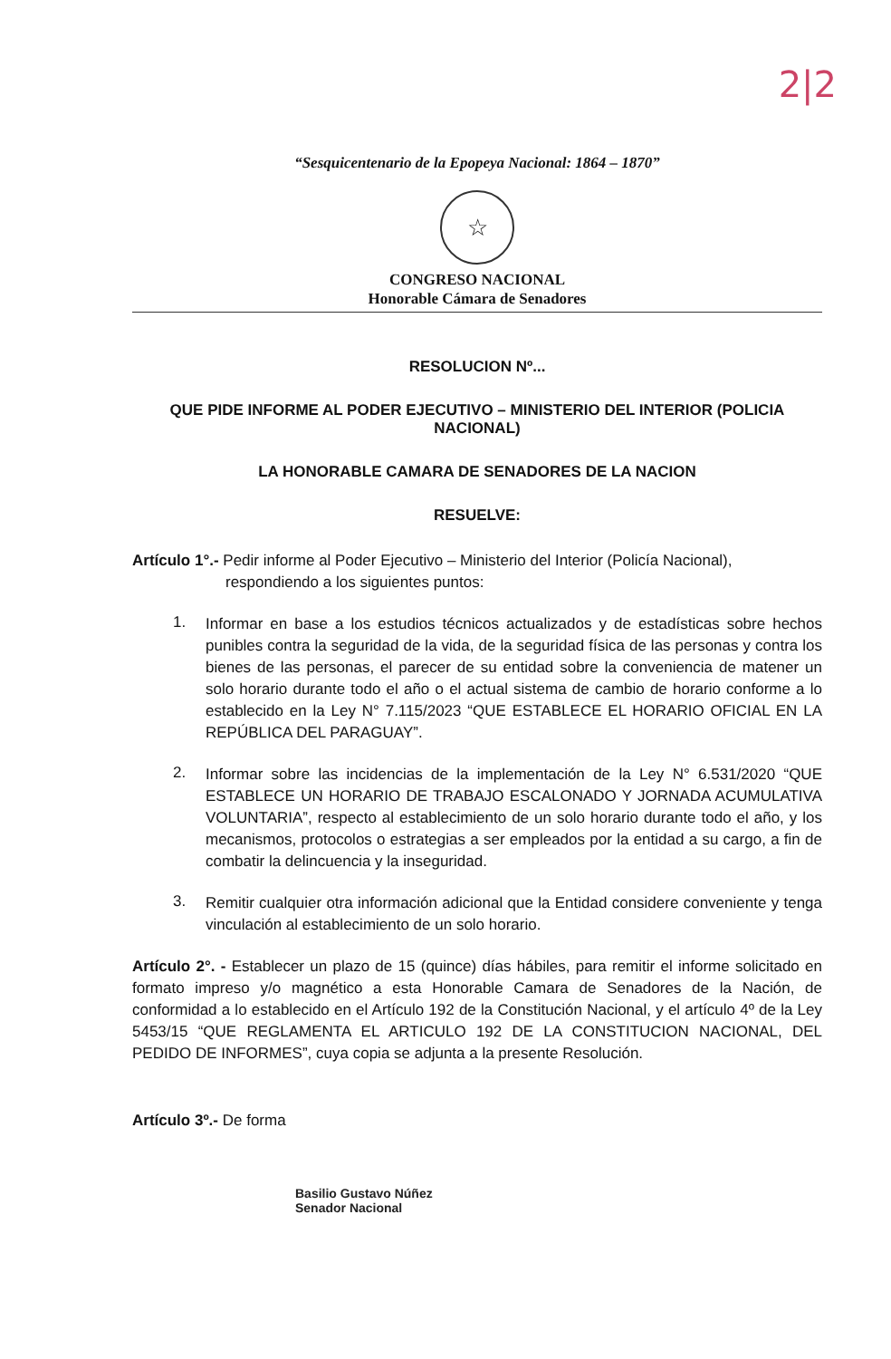2|2
“Sesquicentenario de la Epopeya Nacional: 1864 – 1870”
☆
CONGRESO NACIONAL
Honorable Cámara de Senadores
RESOLUCION Nº...
QUE PIDE INFORME AL PODER EJECUTIVO – MINISTERIO DEL INTERIOR (POLICIA NACIONAL)
LA HONORABLE CAMARA DE SENADORES DE LA NACION
RESUELVE:
Artículo 1°.- Pedir informe al Poder Ejecutivo – Ministerio del Interior (Policía Nacional),
respondiendo a los siguientes puntos:
1.
Informar en base a los estudios técnicos actualizados y de estadísticas sobre hechos punibles contra la seguridad de la vida, de la seguridad física de las personas y contra los bienes de las personas, el parecer de su entidad sobre la conveniencia de matener un solo horario durante todo el año o el actual sistema de cambio de horario conforme a lo establecido en la Ley N° 7.115/2023 “QUE ESTABLECE EL HORARIO OFICIAL EN LA REPÚBLICA DEL PARAGUAY”.
2.
Informar sobre las incidencias de la implementación de la Ley N° 6.531/2020 “QUE ESTABLECE UN HORARIO DE TRABAJO ESCALONADO Y JORNADA ACUMULATIVA VOLUNTARIA”, respecto al establecimiento de un solo horario durante todo el año, y los mecanismos, protocolos o estrategias a ser empleados por la entidad a su cargo, a fin de combatir la delincuencia y la inseguridad.
3.
Remitir cualquier otra información adicional que la Entidad considere conveniente y tenga vinculación al establecimiento de un solo horario.
Artículo 2°. - Establecer un plazo de 15 (quince) días hábiles, para remitir el informe solicitado en formato impreso y/o magnético a esta Honorable Camara de Senadores de la Nación, de conformidad a lo establecido en el Artículo 192 de la Constitución Nacional, y el artículo 4º de la Ley 5453/15 “QUE REGLAMENTA EL ARTICULO 192 DE LA CONSTITUCION NACIONAL, DEL PEDIDO DE INFORMES”, cuya copia se adjunta a la presente Resolución.
Artículo 3º.- De forma
Basilio Gustavo Núñez
Senador Nacional